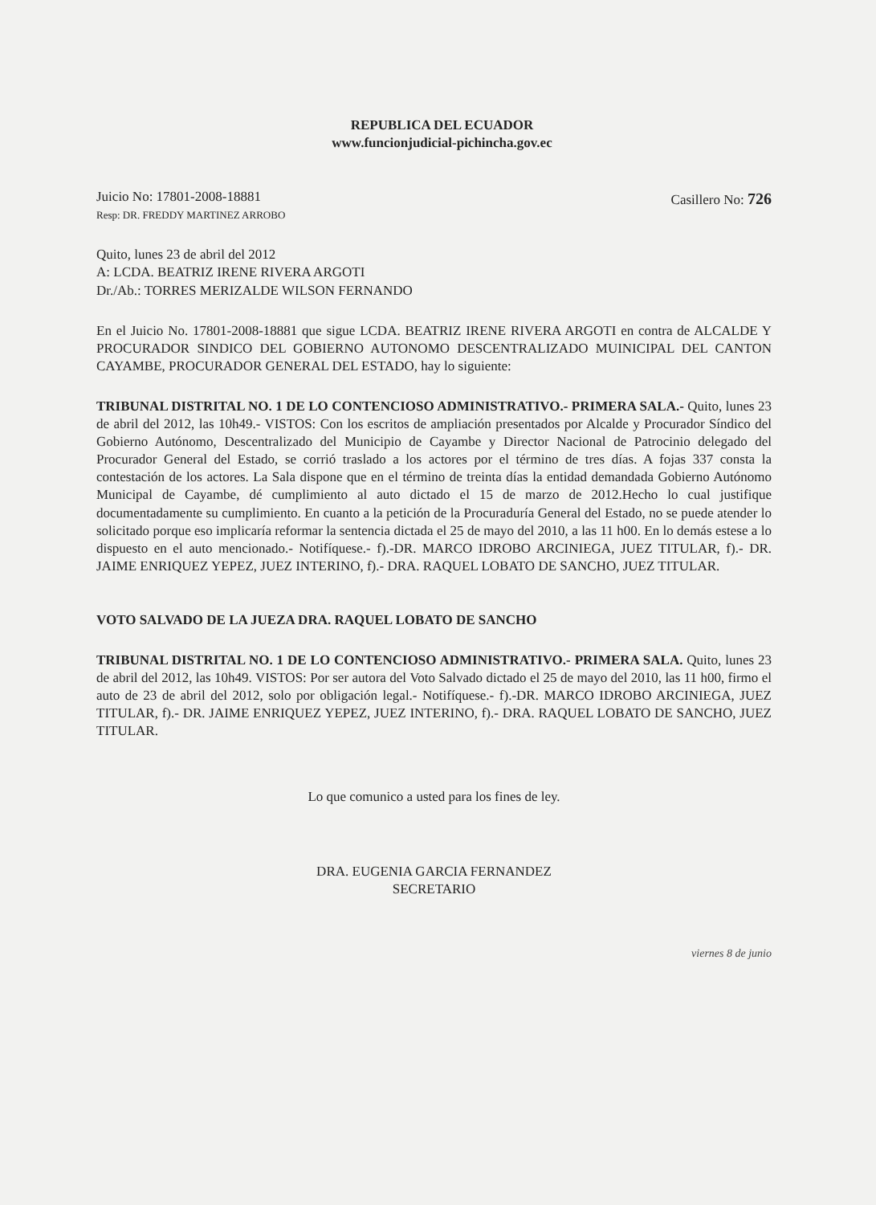REPUBLICA DEL ECUADOR
www.funcionjudicial-pichincha.gov.ec
Juicio No: 17801-2008-18881
Resp: DR. FREDDY MARTINEZ ARROBO
Casillero No: 726
Quito, lunes 23 de abril del 2012
A: LCDA. BEATRIZ IRENE RIVERA ARGOTI
Dr./Ab.: TORRES MERIZALDE WILSON FERNANDO
En el Juicio No. 17801-2008-18881 que sigue LCDA. BEATRIZ IRENE RIVERA ARGOTI en contra de ALCALDE Y PROCURADOR SINDICO DEL GOBIERNO AUTONOMO DESCENTRALIZADO MUINICIPAL DEL CANTON CAYAMBE, PROCURADOR GENERAL DEL ESTADO, hay lo siguiente:
TRIBUNAL DISTRITAL NO. 1 DE LO CONTENCIOSO ADMINISTRATIVO.- PRIMERA SALA.- Quito, lunes 23 de abril del 2012, las 10h49.- VISTOS: Con los escritos de ampliación presentados por Alcalde y Procurador Síndico del Gobierno Autónomo, Descentralizado del Municipio de Cayambe y Director Nacional de Patrocinio delegado del Procurador General del Estado, se corrió traslado a los actores por el término de tres días. A fojas 337 consta la contestación de los actores. La Sala dispone que en el término de treinta días la entidad demandada Gobierno Autónomo Municipal de Cayambe, dé cumplimiento al auto dictado el 15 de marzo de 2012.Hecho lo cual justifique documentadamente su cumplimiento. En cuanto a la petición de la Procuraduría General del Estado, no se puede atender lo solicitado porque eso implicaría reformar la sentencia dictada el 25 de mayo del 2010, a las 11 h00. En lo demás estese a lo dispuesto en el auto mencionado.- Notifíquese.- f).-DR. MARCO IDROBO ARCINIEGA, JUEZ TITULAR, f).- DR. JAIME ENRIQUEZ YEPEZ, JUEZ INTERINO, f).- DRA. RAQUEL LOBATO DE SANCHO, JUEZ TITULAR.
VOTO SALVADO DE LA JUEZA DRA. RAQUEL LOBATO DE SANCHO
TRIBUNAL DISTRITAL NO. 1 DE LO CONTENCIOSO ADMINISTRATIVO.- PRIMERA SALA. Quito, lunes 23 de abril del 2012, las 10h49. VISTOS: Por ser autora del Voto Salvado dictado el 25 de mayo del 2010, las 11 h00, firmo el auto de 23 de abril del 2012, solo por obligación legal.- Notifíquese.- f).-DR. MARCO IDROBO ARCINIEGA, JUEZ TITULAR, f).- DR. JAIME ENRIQUEZ YEPEZ, JUEZ INTERINO, f).- DRA. RAQUEL LOBATO DE SANCHO, JUEZ TITULAR.
Lo que comunico a usted para los fines de ley.
DRA. EUGENIA GARCIA FERNANDEZ
SECRETARIO
viernes 8 de junio